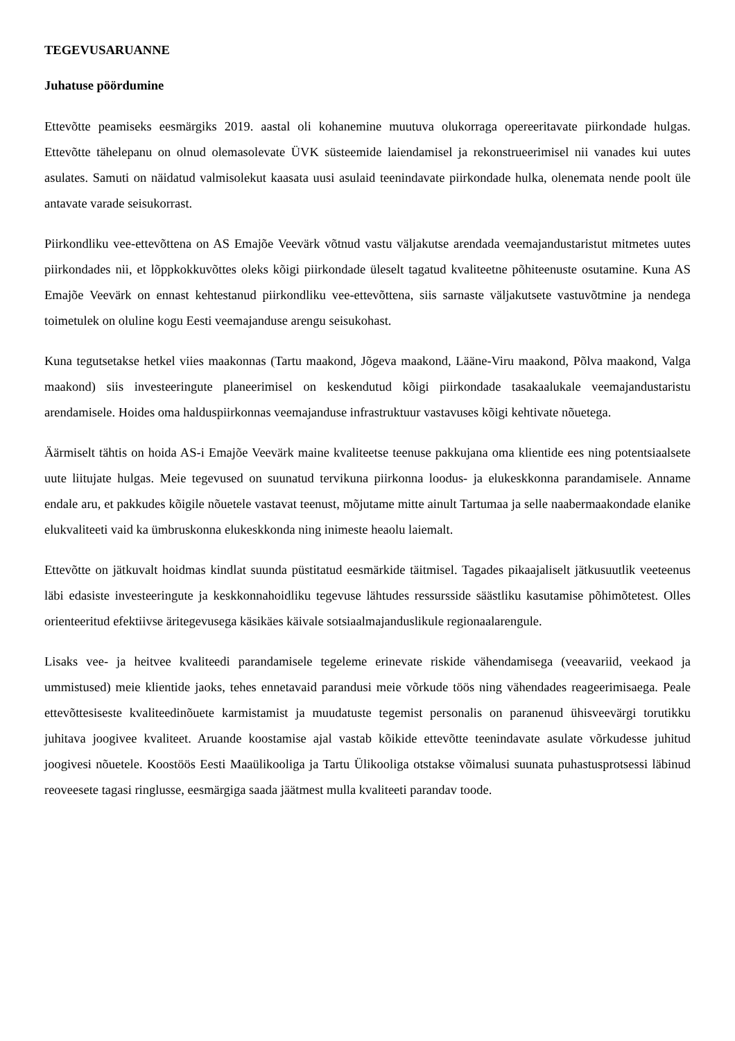TEGEVUSARUANNE
Juhatuse pöördumine
Ettevõtte peamiseks eesmärgiks 2019. aastal oli kohanemine muutuva olukorraga opereeritavate piirkondade hulgas. Ettevõtte tähelepanu on olnud olemasolevate ÜVK süsteemide laiendamisel ja rekonstrueerimisel nii vanades kui uutes asulates. Samuti on näidatud valmisolekut kaasata uusi asulaid teenindavate piirkondade hulka, olenemata nende poolt üle antavate varade seisukorrast.
Piirkondliku vee-ettevõttena on AS Emajõe Veevärk võtnud vastu väljakutse arendada veemajandustaristut mitmetes uutes piirkondades nii, et lõppkokkuvõttes oleks kõigi piirkondade üleselt tagatud kvaliteetne põhiteenuste osutamine. Kuna AS Emajõe Veevärk on ennast kehtestanud piirkondliku vee-ettevõttena, siis sarnaste väljakutsete vastuvõtmine ja nendega toimetulek on oluline kogu Eesti veemajanduse arengu seisukohast.
Kuna tegutsetakse hetkel viies maakonnas (Tartu maakond, Jõgeva maakond, Lääne-Viru maakond, Põlva maakond, Valga maakond) siis investeeringute planeerimisel on keskendutud kõigi piirkondade tasakaalukale veemajandustaristu arendamisele. Hoides oma halduspiirkonnas veemajanduse infrastruktuur vastavuses kõigi kehtivate nõuetega.
Äärmiselt tähtis on hoida AS-i Emajõe Veevärk maine kvaliteetse teenuse pakkujana oma klientide ees ning potentsiaalsete uute liitujate hulgas. Meie tegevused on suunatud tervikuna piirkonna loodus- ja elukeskkonna parandamisele. Anname endale aru, et pakkudes kõigile nõuetele vastavat teenust, mõjutame mitte ainult Tartumaa ja selle naabermaakondade elanike elukvaliteeti vaid ka ümbruskonna elukeskkonda ning inimeste heaolu laiemalt.
Ettevõtte on jätkuvalt hoidmas kindlat suunda püstitatud eesmärkide täitmisel. Tagades pikaajaliselt jätkusuutlik veeteenus läbi edasiste investeeringute ja keskkonnahoidliku tegevuse lähtudes ressursside säästliku kasutamise põhimõtetest. Olles orienteeritud efektiivse äritegevusega käsikäes käivale sotsiaalmajanduslikule regionaalarengule.
Lisaks vee- ja heitvee kvaliteedi parandamisele tegeleme erinevate riskide vähendamisega (veeavariid, veekaod ja ummistused) meie klientide jaoks, tehes ennetavaid parandusi meie võrkude töös ning vähendades reageerimisaega. Peale ettevõttesiseste kvaliteedinõuete karmistamist ja muudatuste tegemist personalis on paranenud ühisveevärgi torutikku juhitava joogivee kvaliteet. Aruande koostamise ajal vastab kõikide ettevõtte teenindavate asulate võrkudesse juhitud joogivesi nõuetele. Koostöös Eesti Maaülikooliga ja Tartu Ülikooliga otstakse võimalusi suunata puhastusprotsessi läbinud reoveesete tagasi ringlusse, eesmärgiga saada jäätmest mulla kvaliteeti parandav toode.